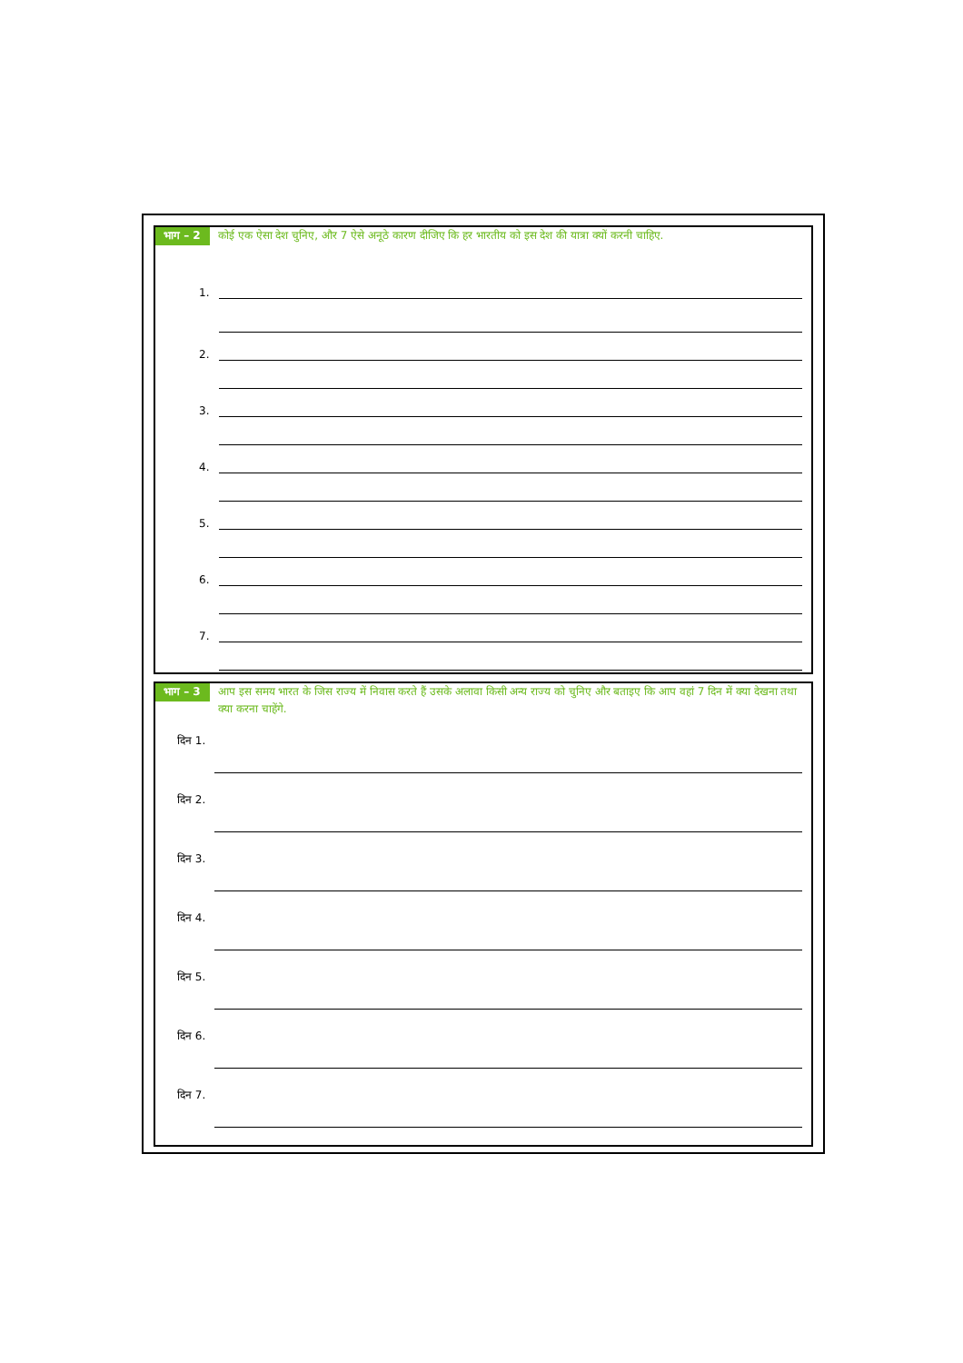भाग – 2
कोई एक ऐसा देश चुनिए, और 7 ऐसे अनूठे कारण दीजिए कि हर भारतीय को इस देश की यात्रा क्यों करनी चाहिए.
1.
2.
3.
4.
5.
6.
7.
भाग – 3
आप इस समय भारत के जिस राज्य में निवास करते हैं उसके अलावा किसी अन्य राज्य को चुनिए और बताइए कि आप वहां 7 दिन में क्या देखना तथा क्या करना चाहेंगे.
दिन 1.
दिन 2.
दिन 3.
दिन 4.
दिन 5.
दिन 6.
दिन 7.